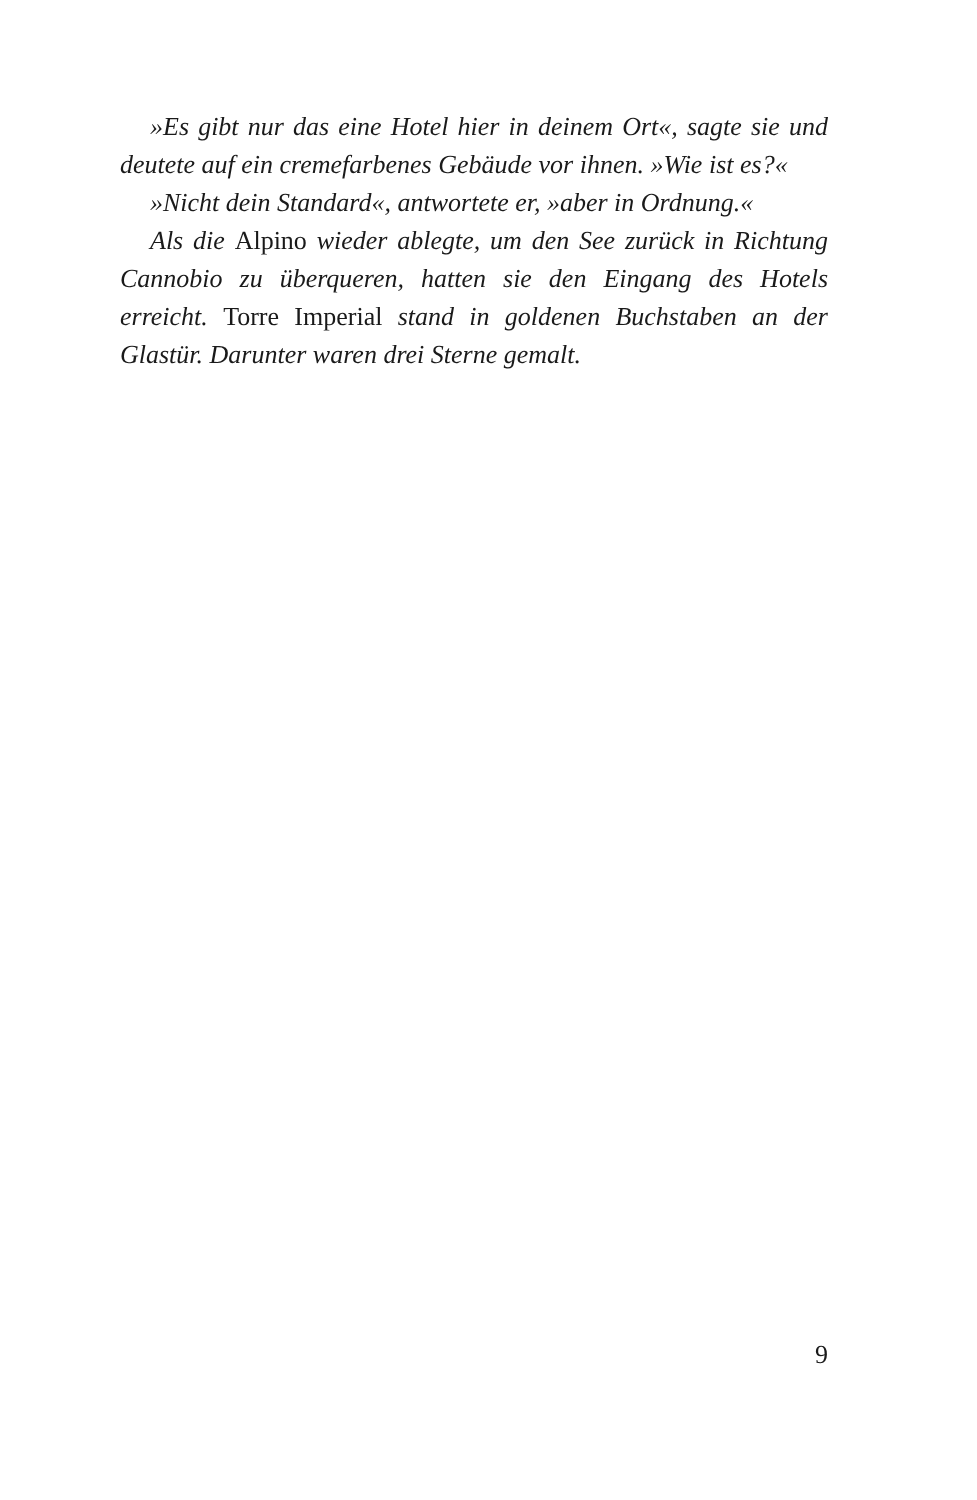»Es gibt nur das eine Hotel hier in deinem Ort«, sagte sie und deutete auf ein cremefarbenes Gebäude vor ihnen. »Wie ist es?«
»Nicht dein Standard«, antwortete er, »aber in Ordnung.«
Als die Alpino wieder ablegte, um den See zurück in Richtung Cannobio zu überqueren, hatten sie den Eingang des Hotels erreicht. Torre Imperial stand in goldenen Buchstaben an der Glastür. Darunter waren drei Sterne gemalt.
9